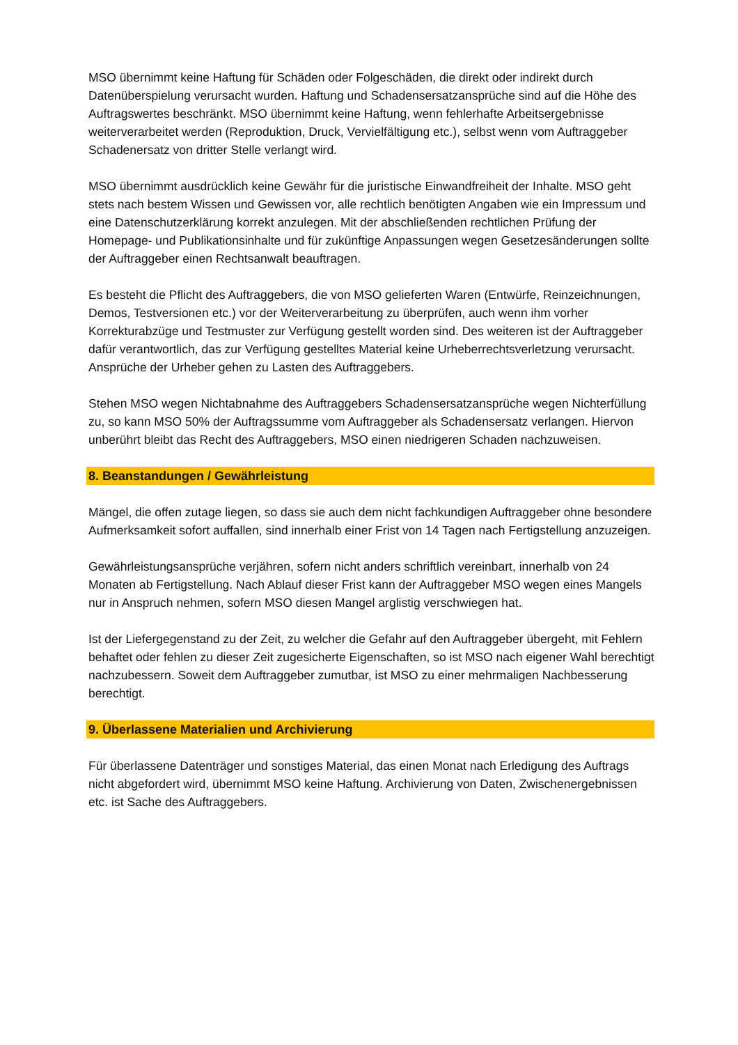MSO übernimmt keine Haftung für Schäden oder Folgeschäden, die direkt oder indirekt durch Datenüberspielung verursacht wurden. Haftung und Schadensersatzansprüche sind auf die Höhe des Auftragswertes beschränkt. MSO übernimmt keine Haftung, wenn fehlerhafte Arbeitsergebnisse weiterverarbeitet werden (Reproduktion, Druck, Vervielfältigung etc.), selbst wenn vom Auftraggeber Schadenersatz von dritter Stelle verlangt wird.
MSO übernimmt ausdrücklich keine Gewähr für die juristische Einwandfreiheit der Inhalte. MSO geht stets nach bestem Wissen und Gewissen vor, alle rechtlich benötigten Angaben wie ein Impressum und eine Datenschutzerklärung korrekt anzulegen. Mit der abschließenden rechtlichen Prüfung der Homepage- und Publikationsinhalte und für zukünftige Anpassungen wegen Gesetzesänderungen sollte der Auftraggeber einen Rechtsanwalt beauftragen.
Es besteht die Pflicht des Auftraggebers, die von MSO gelieferten Waren (Entwürfe, Reinzeichnungen, Demos, Testversionen etc.) vor der Weiterverarbeitung zu überprüfen, auch wenn ihm vorher Korrekturabzüge und Testmuster zur Verfügung gestellt worden sind. Des weiteren ist der Auftraggeber dafür verantwortlich, das zur Verfügung gestelltes Material keine Urheberrechtsverletzung verursacht. Ansprüche der Urheber gehen zu Lasten des Auftraggebers.
Stehen MSO wegen Nichtabnahme des Auftraggebers Schadensersatzansprüche wegen Nichterfüllung zu, so kann MSO 50% der Auftragssumme vom Auftraggeber als Schadensersatz verlangen. Hiervon unberührt bleibt das Recht des Auftraggebers, MSO einen niedrigeren Schaden nachzuweisen.
8. Beanstandungen / Gewährleistung
Mängel, die offen zutage liegen, so dass sie auch dem nicht fachkundigen Auftraggeber ohne besondere Aufmerksamkeit sofort auffallen, sind innerhalb einer Frist von 14 Tagen nach Fertigstellung anzuzeigen.
Gewährleistungsansprüche verjähren, sofern nicht anders schriftlich vereinbart, innerhalb von 24 Monaten ab Fertigstellung. Nach Ablauf dieser Frist kann der Auftraggeber MSO wegen eines Mangels nur in Anspruch nehmen, sofern MSO diesen Mangel arglistig verschwiegen hat.
Ist der Liefergegenstand zu der Zeit, zu welcher die Gefahr auf den Auftraggeber übergeht, mit Fehlern behaftet oder fehlen zu dieser Zeit zugesicherte Eigenschaften, so ist MSO nach eigener Wahl berechtigt nachzubessern. Soweit dem Auftraggeber zumutbar, ist MSO zu einer mehrmaligen Nachbesserung berechtigt.
9. Überlassene Materialien und Archivierung
Für überlassene Datenträger und sonstiges Material, das einen Monat nach Erledigung des Auftrags nicht abgefordert wird, übernimmt MSO keine Haftung. Archivierung von Daten, Zwischenergebnissen etc. ist Sache des Auftraggebers.